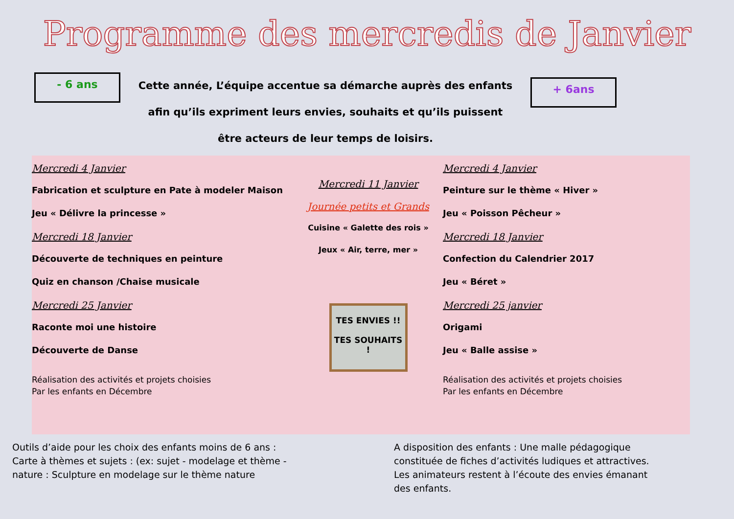Programme des mercredis de Janvier
- 6 ans
Cette année, L’équipe accentue sa démarche auprès des enfants afin qu’ils expriment leurs envies, souhaits et qu’ils puissent être acteurs de leur temps de loisirs.
+ 6ans
Mercredi 4 Janvier
Fabrication et sculpture en Pate à modeler Maison
Jeu « Délivre la princesse »
Mercredi 18 Janvier
Découverte de techniques en peinture
Quiz en chanson /Chaise musicale
Mercredi 25 Janvier
Raconte moi une histoire
Découverte de Danse
Réalisation des activités et projets choisies
Par les enfants en Décembre
Mercredi 11 Janvier
Journée petits et Grands
Cuisine « Galette des rois »
Jeux « Air, terre, mer »
TES ENVIES !!
TES SOUHAITS !
Mercredi 4 Janvier
Peinture sur le thème « Hiver »
Jeu « Poisson Pêcheur »
Mercredi 18 Janvier
Confection du Calendrier 2017
Jeu « Béret »
Mercredi 25 janvier
Origami
Jeu « Balle assise »
Réalisation des activités et projets choisies
Par les enfants en Décembre
Outils d’aide pour les choix des enfants moins de 6 ans : Carte à thèmes et sujets : (ex: sujet - modelage et thème - nature : Sculpture en modelage sur le thème nature
A disposition des enfants : Une malle pédagogique constituée de fiches d’activités ludiques et attractives.
Les animateurs restent à l’écoute des envies émanant des enfants.